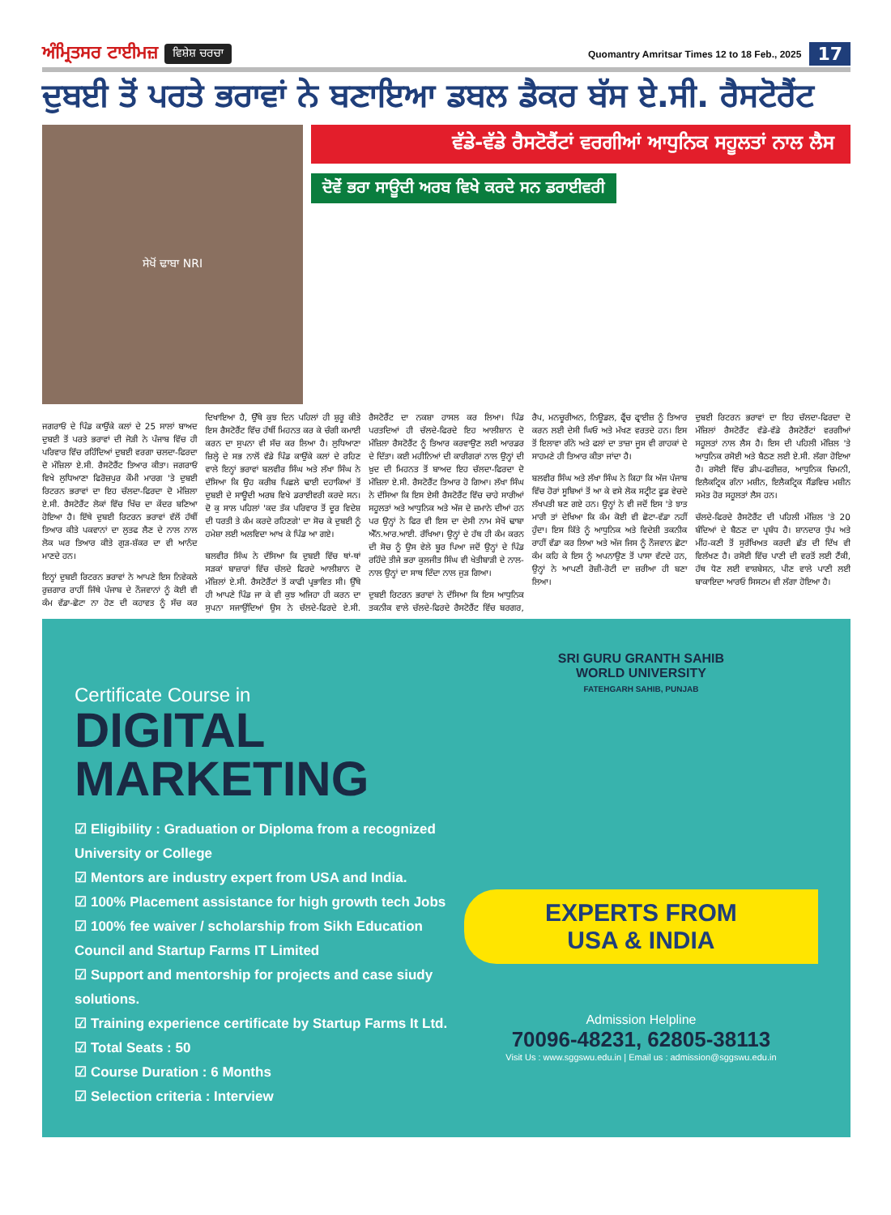ਅੰਮ੍ਰਿਤਸਰ ਟਾਈਮਜ਼ ਵਿਸ਼ੇਸ਼ ਚਰਚਾ Quomantry Amritsar Times 12 to 18 Feb., 2025 17
ਦੁਬਈ ਤੋਂ ਪਰਤੇ ਭਰਾਵਾਂ ਨੇ ਬਣਾਇਆ ਡਬਲ ਡੈਕਰ ਬੱਸ ਏ.ਸੀ. ਰੈਸਟੋਰੈਂਟ
ਸੇਖੋਂ ਢਾਬਾ NRI
ਵੱਡੇ-ਵੱਡੇ ਰੈਸਟੋਰੈਂਟਾਂ ਵਰਗੀਆਂ ਆਧੁਨਿਕ ਸਹੂਲਤਾਂ ਨਾਲ ਲੈਸ
ਦੋਵੇਂ ਭਰਾ ਸਾਊਦੀ ਅਰਬ ਵਿਖੇ ਕਰਦੇ ਸਨ ਡਰਾਈਵਰੀ
ਜਗਰਾਓਂ ਦੇ ਪਿੰਡ ਕਾਉਂਕੇ ਕਲਾਂ ਦੇ 25 ਸਾਲਾਂ ਬਾਅਦ ਦੁਬਈ ਤੋਂ ਪਰਤੇ ਭਰਾਵਾਂ ਦੀ ਜੋੜੀ ਨੇ ਪੰਜਾਬ ਵਿੱਚ ਹੀ ਪਰਿਵਾਰ ਵਿੱਚ ਰਹਿੰਦਿਆਂ ਦੁਬਈ ਵਰਗਾ ਚਲਦਾ-ਫਿਰਦਾ ਦੋ ਮੰਜ਼ਿਲਾ ਏ.ਸੀ. ਰੈਸਟੋਰੈਂਟ ਤਿਆਰ ਕੀਤਾ। ਜਗਰਾਓਂ ਵਿਖੇ ਲੁਧਿਆਣਾ ਫਿਰੋਜ਼ਪੁਰ ਕੌਮੀ ਮਾਰਗ 'ਤੇ ਦੁਬਈ ਰਿਟਰਨ ਭਰਾਵਾਂ ਦਾ ਇਹ ਚੱਲਦਾ-ਫਿਰਦਾ ਦੋ ਮੰਜ਼ਿਲਾ ਏ.ਸੀ. ਰੈਸਟੋਰੈਂਟ ਲੋਕਾਂ ਵਿੱਚ ਖਿੱਚ ਦਾ ਕੇਂਦਰ ਬਣਿਆ ਹੋਇਆ ਹੈ। ਇੱਥੇ ਦੁਬਈ ਰਿਟਰਨ ਭਰਾਵਾਂ ਵੱਲੋਂ ਹੱਥੀਂ ਤਿਆਰ ਕੀਤੇ ਪਕਵਾਨਾਂ ਦਾ ਲੁਤਫ ਲੈਣ ਦੇ ਨਾਲ ਨਾਲ ਲੋਕ ਘਰ ਤਿਆਰ ਕੀਤੇ ਗੁੜ-ਸ਼ੱਕਰ ਦਾ ਵੀ ਆਨੰਦ ਮਾਣਦੇ ਹਨ।
ਇਨ੍ਹਾਂ ਦੁਬਈ ਰਿਟਰਨ ਭਰਾਵਾਂ ਨੇ ਆਪਣੇ ਇਸ ਨਿਵੇਕਲੇ ਰੁਜ਼ਗਾਰ ਰਾਹੀਂ ਜਿੱਥੇ ਪੰਜਾਬ ਦੇ ਨੌਜਵਾਨਾਂ ਨੂੰ ਕੋਈ ਵੀ ਕੰਮ ਵੱਡਾ-ਛੋਟਾ ਨਾ ਹੋਣ ਦੀ ਕਹਾਵਤ ਨੂੰ ਸੱਚ ਕਰ ਦਿਖਾਇਆ ਹੈ, ਉੱਥੇ ਕੁਝ ਦਿਨ ਪਹਿਲਾਂ ਹੀ ਸ਼ੁਰੂ ਕੀਤੇ ਇਸ ਰੈਸਟੋਰੈਂਟ ਵਿੱਚ ਹੱਥੀਂ ਮਿਹਨਤ ਕਰ ਕੇ ਚੰਗੀ ਕਮਾਈ ਕਰਨ ਦਾ ਸੁਪਨਾ ਵੀ ਸੱਚ ਕਰ ਲਿਆ ਹੈ। ਲੁਧਿਆਣਾ ਜ਼ਿਲ੍ਹੇ ਦੇ ਸਭ ਨਾਲੋਂ ਵੱਡੇ ਪਿੰਡ ਕਾਉਂਕੇ ਕਲਾਂ ਦੇ ਰਹਿਣ ਵਾਲੇ ਇਨ੍ਹਾਂ ਭਰਾਵਾਂ ਬਲਵੀਰ ਸਿੰਘ ਅਤੇ ਲੱਖਾ ਸਿੰਘ ਨੇ ਦੱਸਿਆ ਕਿ ਉਹ ਕਰੀਬ ਪਿਛਲੇ ਢਾਈ ਦਹਾਕਿਆਂ ਤੋਂ ਦੁਬਈ ਦੇ ਸਾਊਦੀ ਅਰਬ ਵਿਖੇ ਡਰਾਈਵਰੀ ਕਰਦੇ ਸਨ। ਦੋ ਕੁ ਸਾਲ ਪਹਿਲਾਂ 'ਕਦ ਤੱਕ ਪਰਿਵਾਰ ਤੋਂ ਦੂਰ ਵਿਦੇਸ਼ ਦੀ ਧਰਤੀ ਤੇ ਕੰਮ ਕਰਦੇ ਰਹਿਣਗੇ' ਦਾ ਸੋਚ ਕੇ ਦੁਬਈ ਨੂੰ ਹਮੇਸ਼ਾ ਲਈ ਅਲਵਿਦਾ ਆਖ ਕੇ ਪਿੰਡ ਆ ਗਏ।
ਬਲਵੀਰ ਸਿੰਘ ਨੇ ਦੱਸਿਆ ਕਿ ਦੁਬਈ ਵਿੱਚ ਥਾਂ-ਥਾਂ ਸੜਕਾਂ ਬਾਜ਼ਾਰਾਂ ਵਿੱਚ ਚੱਲਦੇ ਫਿਰਦੇ ਆਲੀਸ਼ਾਨ ਦੋ ਮੰਜ਼ਿਲਾਂ ਏ.ਸੀ. ਰੈਸਟੋਰੈਂਟਾਂ ਤੋਂ ਕਾਫੀ ਪ੍ਰਭਾਵਿਤ ਸੀ। ਉੱਥੇ ਹੀ ਆਪਣੇ ਪਿੰਡ ਜਾ ਕੇ ਵੀ ਕੁਝ ਅਜਿਹਾ ਹੀ ਕਰਨ ਦਾ ਸੁਪਨਾ ਸਜਾਉਂਦਿਆਂ ਉਸ ਨੇ ਚੱਲਦੇ-ਫਿਰਦੇ ਏ.ਸੀ. ਰੈਸਟੋਰੈਂਟ ਦਾ ਨਕਸ਼ਾ ਹਾਸਲ ਕਰ ਲਿਆ। ਪਿੰਡ ਪਰਤਦਿਆਂ ਹੀ ਚੱਲਦੇ-ਫਿਰਦੇ ਇਹ ਆਲੀਸ਼ਾਨ ਦੋ ਮੰਜ਼ਿਲਾ ਰੈਸਟੋਰੈਂਟ ਨੂੰ ਤਿਆਰ ਕਰਵਾਉਣ ਲਈ ਆਰਡਰ ਦੇ ਦਿੱਤਾ। ਕਈ ਮਹੀਨਿਆਂ ਦੀ ਕਾਰੀਗਰਾਂ ਨਾਲ ਉਨ੍ਹਾਂ ਦੀ ਖ਼ੁਦ ਦੀ ਮਿਹਨਤ ਤੋਂ ਬਾਅਦ ਇਹ ਚੱਲਦਾ-ਫਿਰਦਾ ਦੋ ਮੰਜ਼ਿਲਾ ਏ.ਸੀ. ਰੈਸਟੋਰੈਂਟ ਤਿਆਰ ਹੋ ਗਿਆ। ਲੱਖਾ ਸਿੰਘ ਨੇ ਦੱਸਿਆ ਕਿ ਇਸ ਏਸੀ ਰੈਸਟੋਰੈਂਟ ਵਿੱਚ ਚਾਹੇ ਸਾਰੀਆਂ ਸਹੂਲਤਾਂ ਅਤੇ ਆਧੁਨਿਕ ਅਤੇ ਅੱਜ ਦੇ ਜ਼ਮਾਨੇ ਦੀਆਂ ਹਨ ਪਰ ਉਨ੍ਹਾਂ ਨੇ ਫਿਰ ਵੀ ਇਸ ਦਾ ਦੇਸੀ ਨਾਮ ਸੇਖੋਂ ਢਾਬਾ ਐੱਨ.ਆਰ.ਆਈ. ਰੱਖਿਆ। ਉਨ੍ਹਾਂ ਦੇ ਹੱਥ ਹੀ ਕੰਮ ਕਰਨ ਦੀ ਸੋਚ ਨੂੰ ਉਸ ਵੇਲੇ ਬੂਰ ਪਿਆ ਜਦੋਂ ਉਨ੍ਹਾਂ ਦੇ ਪਿੰਡ ਰਹਿੰਦੇ ਤੀਜੇ ਭਰਾ ਕੁਲਜੀਤ ਸਿੰਘ ਵੀ ਖੇਤੀਬਾੜੀ ਦੇ ਨਾਲ-ਨਾਲ ਉਨ੍ਹਾਂ ਦਾ ਸਾਥ ਦਿੰਦਾ ਨਾਲ ਜੁੜ ਗਿਆ।
ਦੁਬਈ ਰਿਟਰਨ ਭਰਾਵਾਂ ਨੇ ਦੱਸਿਆ ਕਿ ਇਸ ਆਧੁਨਿਕ ਤਕਨੀਕ ਵਾਲੇ ਚੱਲਦੇ-ਫਿਰਦੇ ਰੈਸਟੋਰੈਂਟ ਵਿੱਚ ਬਰਗਰ, ਰੈਪ, ਮਨਚੂਰੀਅਨ, ਨਿਊਡਲ, ਫ੍ਰੈਂਚ ਫ੍ਰਾਈਜ਼ ਨੂੰ ਤਿਆਰ ਕਰਨ ਲਈ ਦੇਸੀ ਘਿਓ ਅਤੇ ਮੱਖਣ ਵਰਤਦੇ ਹਨ। ਇਸ ਤੋਂ ਇਲਾਵਾ ਗੰਨੇ ਅਤੇ ਫਲਾਂ ਦਾ ਤਾਜ਼ਾ ਜੂਸ ਵੀ ਗਾਹਕਾਂ ਦੇ ਸਾਹਮਣੇ ਹੀ ਤਿਆਰ ਕੀਤਾ ਜਾਂਦਾ ਹੈ।
ਬਲਵੀਰ ਸਿੰਘ ਅਤੇ ਲੱਖਾ ਸਿੰਘ ਨੇ ਕਿਹਾ ਕਿ ਅੱਜ ਪੰਜਾਬ ਵਿੱਚ ਹੋਰਾਂ ਸੂਬਿਆਂ ਤੋਂ ਆ ਕੇ ਵਸੇ ਲੋਕ ਸਟ੍ਰੀਟ ਫੂਡ ਵੇਚਦੇ ਲੱਖਪਤੀ ਬਣ ਗਏ ਹਨ। ਉਨ੍ਹਾਂ ਨੇ ਵੀ ਜਦੋਂ ਇਸ 'ਤੇ ਝਾਤ ਮਾਰੀ ਤਾਂ ਦੇਖਿਆ ਕਿ ਕੰਮ ਕੋਈ ਵੀ ਛੋਟਾ-ਵੱਡਾ ਨਹੀਂ ਹੁੰਦਾ। ਇਸ ਕਿੱਤੇ ਨੂੰ ਆਧੁਨਿਕ ਅਤੇ ਵਿਦੇਸ਼ੀ ਤਕਨੀਕ ਰਾਹੀਂ ਵੱਡਾ ਕਰ ਲਿਆ ਅਤੇ ਅੱਜ ਜਿਸ ਨੂੰ ਨੌਜਵਾਨ ਛੋਟਾ ਕੰਮ ਕਹਿ ਕੇ ਇਸ ਨੂੰ ਅਪਨਾਉਣ ਤੋਂ ਪਾਸਾ ਵੱਟਦੇ ਹਨ, ਉਨ੍ਹਾਂ ਨੇ ਆਪਣੀ ਰੋਜ਼ੀ-ਰੋਟੀ ਦਾ ਜ਼ਰੀਆ ਹੀ ਬਣਾ ਲਿਆ।
ਦੁਬਈ ਰਿਟਰਨ ਭਰਾਵਾਂ ਦਾ ਇਹ ਚੱਲਦਾ-ਫਿਰਦਾ ਦੋ ਮੰਜ਼ਿਲਾਂ ਰੈਸਟੋਰੈਂਟ ਵੱਡੇ-ਵੱਡੇ ਰੈਸਟੋਰੈਂਟਾਂ ਵਰਗੀਆਂ ਸਹੂਲਤਾਂ ਨਾਲ ਲੈਸ ਹੈ। ਇਸ ਦੀ ਪਹਿਲੀ ਮੰਜ਼ਿਲ 'ਤੇ ਆਧੁਨਿਕ ਰਸੋਈ ਅਤੇ ਬੈਠਣ ਲਈ ਏ.ਸੀ. ਲੱਗਾ ਹੋਇਆ ਹੈ। ਰਸੋਈ ਵਿੱਚ ਡੀਪ-ਫਰੀਜ਼ਰ, ਆਧੁਨਿਕ ਚਿਮਨੀ, ਇਲੈਕਟ੍ਰਿਕ ਗੰਨਾ ਮਸ਼ੀਨ, ਇਲੈਕਟ੍ਰਿਕ ਸੈਂਡਵਿਚ ਮਸ਼ੀਨ ਸਮੇਤ ਹੋਰ ਸਹੂਲਤਾਂ ਲੈਸ ਹਨ।
ਚੱਲਦੇ-ਫਿਰਦੇ ਰੈਸਟੋਰੈਂਟ ਦੀ ਪਹਿਲੀ ਮੰਜ਼ਿਲ 'ਤੇ 20 ਬੰਦਿਆਂ ਦੇ ਬੈਠਣ ਦਾ ਪ੍ਰਬੰਧ ਹੈ। ਸ਼ਾਨਦਾਰ ਧੁੱਪ ਅਤੇ ਮੀਂਹ-ਕਣੀ ਤੋਂ ਸੁਰੱਖਿਅਤ ਕਰਦੀ ਛੱਤ ਦੀ ਦਿੱਖ ਵੀ ਵਿਲੱਖਣ ਹੈ। ਰਸੋਈ ਵਿੱਚ ਪਾਣੀ ਦੀ ਵਰਤੋਂ ਲਈ ਟੈਂਕੀ, ਹੱਥ ਧੋਣ ਲਈ ਵਾਸ਼ਬੇਸਨ, ਪੀਣ ਵਾਲੇ ਪਾਣੀ ਲਈ ਬਾਕਾਇਦਾ ਆਰਓ ਸਿਸਟਮ ਵੀ ਲੱਗਾ ਹੋਇਆ ਹੈ।
Certificate Course in
DIGITAL
MARKETING
☑ Eligibility : Graduation or Diploma from a recognized University or College
☑ Mentors are industry expert from USA and India.
☑ 100% Placement assistance for high growth tech Jobs
☑ 100% fee waiver / scholarship from Sikh Education Council and Startup Farms IT Limited
☑ Support and mentorship for projects and case siudy solutions.
☑ Training experience certificate by Startup Farms It Ltd.
☑ Total Seats : 50
☑ Course Duration : 6 Months
☑ Selection criteria : Interview
SRI GURU GRANTH SAHIB
WORLD UNIVERSITY
FATEHGARH SAHIB, PUNJAB
EXPERTS FROM
USA & INDIA
Admission Helpline
70096-48231, 62805-38113
Visit Us : www.sggswu.edu.in | Email us : admission@sggswu.edu.in